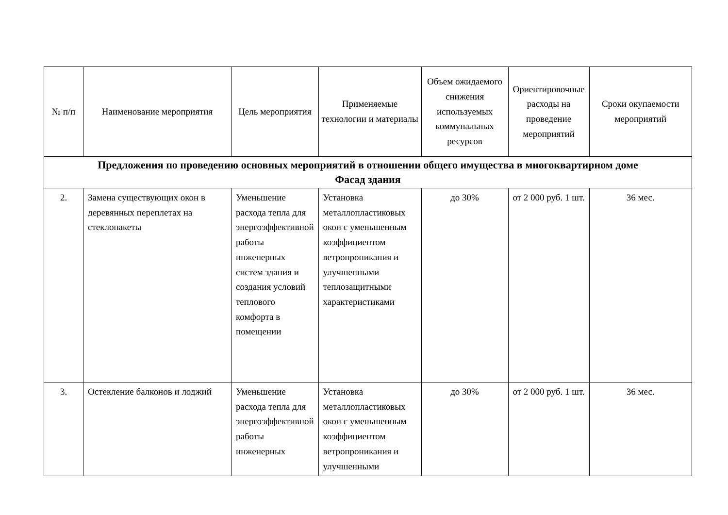| № п/п | Наименование мероприятия | Цель мероприятия | Применяемые технологии и материалы | Объем ожидаемого снижения используемых коммунальных ресурсов | Ориентировочные расходы на проведение мероприятий | Сроки окупаемости мероприятий |
| --- | --- | --- | --- | --- | --- | --- |
| Предложения по проведению основных мероприятий в отношении общего имущества в многоквартирном доме Фасад здания | | | | | | |
| 2. | Замена существующих окон в деревянных переплетах на стеклопакеты | Уменьшение расхода тепла для энергоэффективной работы инженерных систем здания и создания условий теплового комфорта в помещении | Установка металлопластиковых окон с уменьшенным коэффициентом ветропроникания и улучшенными теплозащитными характеристиками | до 30% | от 2 000 руб. 1 шт. | 36 мес. |
| 3. | Остекление балконов и лоджий | Уменьшение расхода тепла для энергоэффективной работы инженерных | Установка металлопластиковых окон с уменьшенным коэффициентом ветропроникания и улучшенными | до 30% | от 2 000 руб. 1 шт. | 36 мес. |